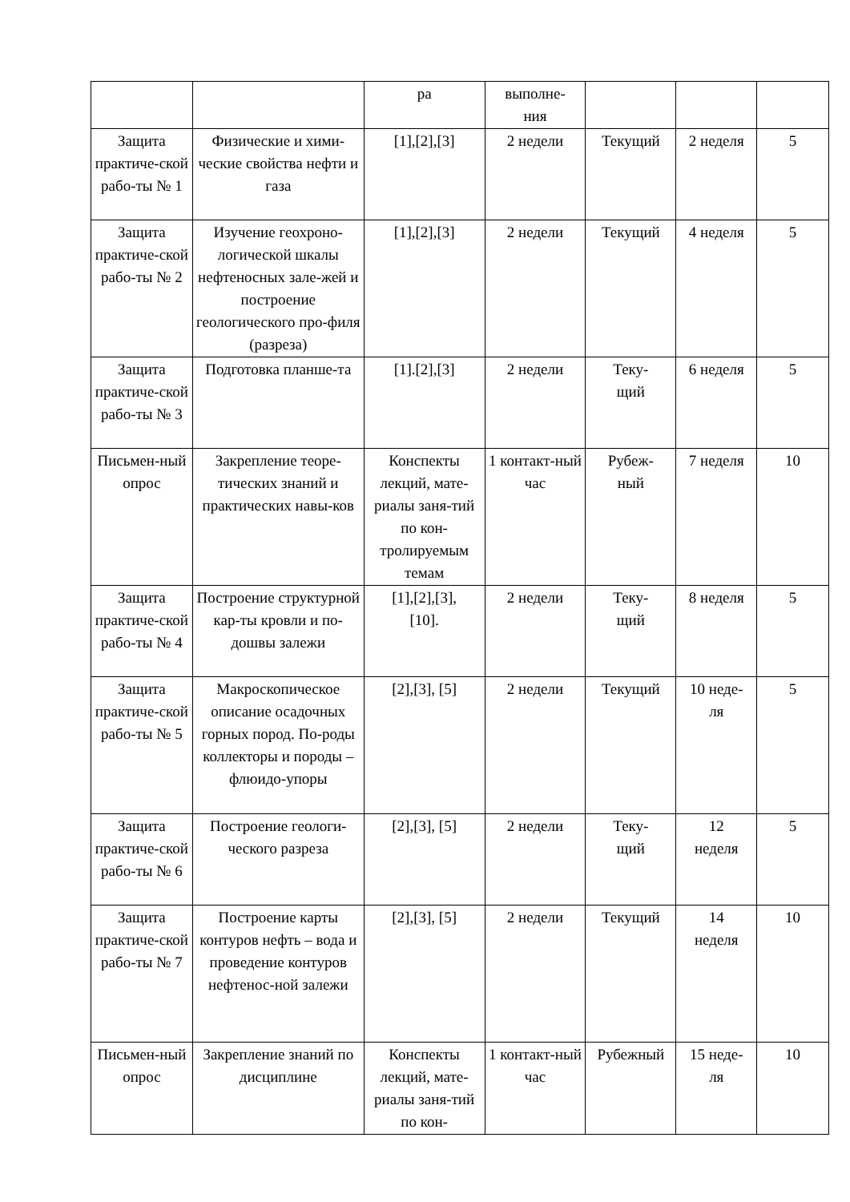| | | ра | выполне- ния | | | |
| Защита практиче-ской рабо-ты № 1 | Физические и хими-ческие свойства нефти и газа | [1],[2],[3] | 2 недели | Текущий | 2 неделя | 5 |
| Защита практиче-ской рабо-ты № 2 | Изучение геохроно-логической шкалы нефтеносных зале-жей и построение геологического про-филя (разреза) | [1],[2],[3] | 2 недели | Текущий | 4 неделя | 5 |
| Защита практиче-ской рабо-ты № 3 | Подготовка планше-та | [1].[2],[3] | 2 недели | Теку- щий | 6 неделя | 5 |
| Письмен-ный опрос | Закрепление теоре-тических знаний и практических навы-ков | Конспекты лекций, мате-риалы заня-тий по кон-тролируемым темам | 1 контакт-ный час | Рубеж- ный | 7 неделя | 10 |
| Защита практиче-ской рабо-ты № 4 | Построение структурной кар-ты кровли и по-дошвы залежи | [1],[2],[3], [10]. | 2 недели | Теку- щий | 8 неделя | 5 |
| Защита практиче-ской рабо-ты № 5 | Макроскопическое описание осадочных горных пород. По-роды коллекторы и породы – флюидо-упоры | [2],[3], [5] | 2 недели | Текущий | 10 неде- ля | 5 |
| Защита практиче-ской рабо-ты № 6 | Построение геологи-ческого разреза | [2],[3], [5] | 2 недели | Теку- щий | 12 неделя | 5 |
| Защита практиче-ской рабо-ты № 7 | Построение карты контуров нефть – вода и проведение контуров нефтенос-ной залежи | [2],[3], [5] | 2 недели | Текущий | 14 неделя | 10 |
| Письмен-ный опрос | Закрепление знаний по дисциплине | Конспекты лекций, мате-риалы заня-тий по кон- | 1 контакт-ный час | Рубежный | 15 неде- ля | 10 |